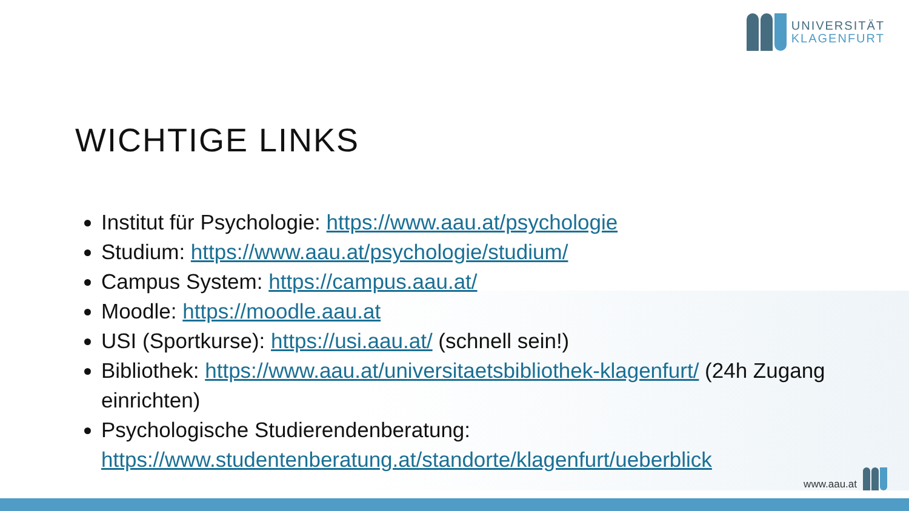UNIVERSITÄT
KLAGENFURT
WICHTIGE LINKS
Institut für Psychologie: https://www.aau.at/psychologie
Studium: https://www.aau.at/psychologie/studium/
Campus System: https://campus.aau.at/
Moodle: https://moodle.aau.at
USI (Sportkurse): https://usi.aau.at/ (schnell sein!)
Bibliothek: https://www.aau.at/universitaetsbibliothek-klagenfurt/ (24h Zugang einrichten)
Psychologische Studierendenberatung: https://www.studentenberatung.at/standorte/klagenfurt/ueberblick
www.aau.at